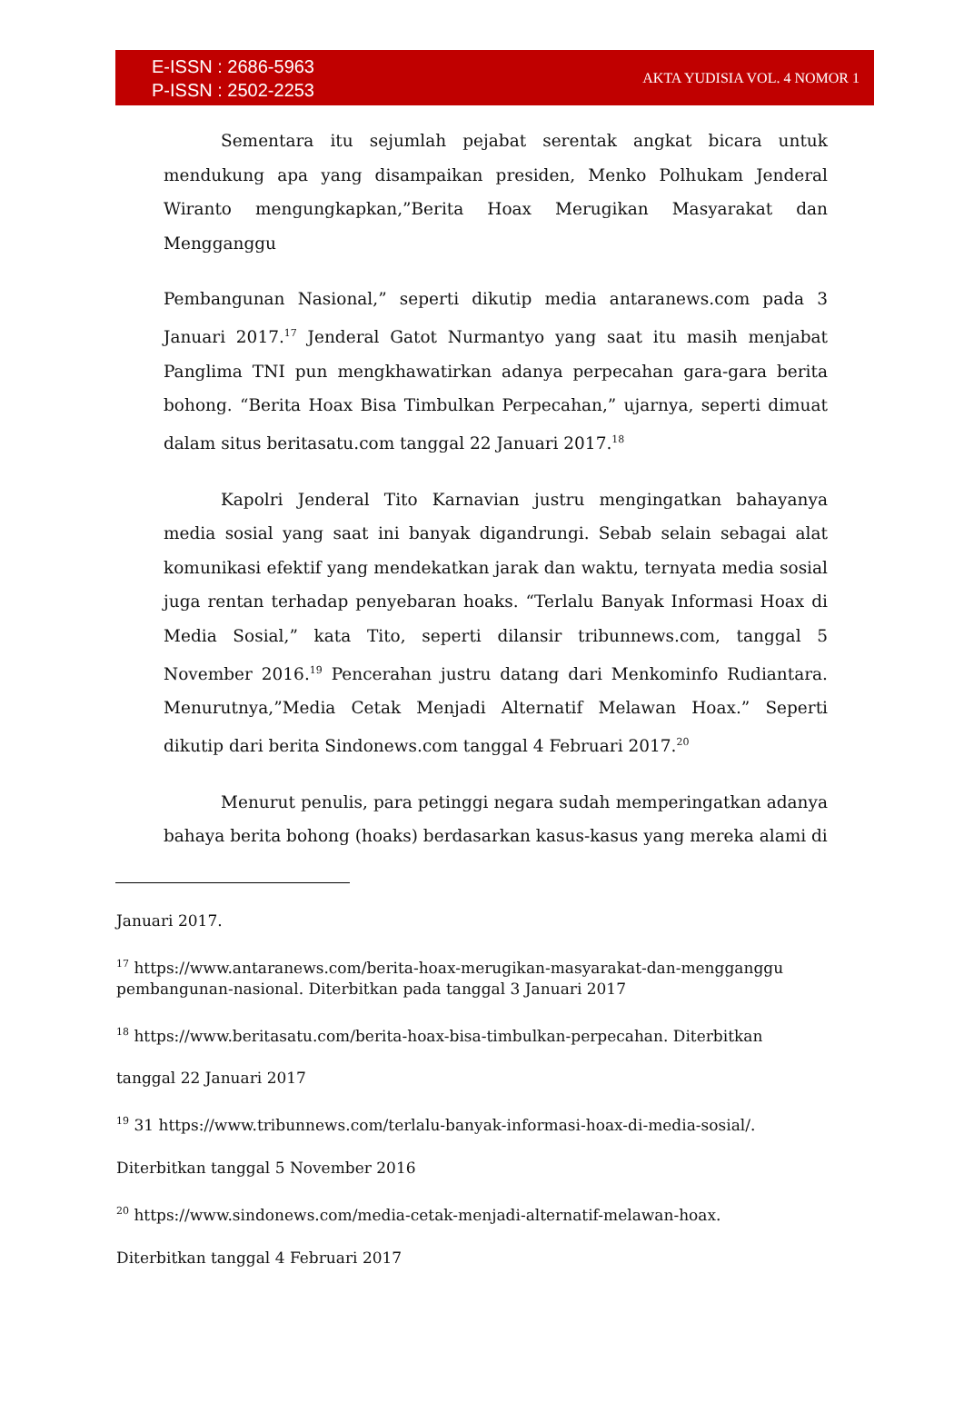E-ISSN : 2686-5963
P-ISSN : 2502-2253
AKTA YUDISIA VOL. 4 NOMOR 1
Sementara itu sejumlah pejabat serentak angkat bicara untuk mendukung apa yang disampaikan presiden, Menko Polhukam Jenderal Wiranto mengungkapkan,”Berita Hoax Merugikan Masyarakat dan Mengganggu
Pembangunan Nasional,” seperti dikutip media antaranews.com pada 3 Januari 2017.<sup>17</sup> Jenderal Gatot Nurmantyo yang saat itu masih menjabat Panglima TNI pun mengkhawatirkan adanya perpecahan gara-gara berita bohong. “Berita Hoax Bisa Timbulkan Perpecahan,” ujarnya, seperti dimuat dalam situs beritasatu.com tanggal 22 Januari 2017.<sup>18</sup>
Kapolri Jenderal Tito Karnavian justru mengingatkan bahayanya media sosial yang saat ini banyak digandrungi. Sebab selain sebagai alat komunikasi efektif yang mendekatkan jarak dan waktu, ternyata media sosial juga rentan terhadap penyebaran hoaks. “Terlalu Banyak Informasi Hoax di Media Sosial,” kata Tito, seperti dilansir tribunnews.com, tanggal 5 November 2016.<sup>19</sup> Pencerahan justru datang dari Menkominfo Rudiantara. Menurutnya,”Media Cetak Menjadi Alternatif Melawan Hoax.” Seperti dikutip dari berita Sindonews.com tanggal 4 Februari 2017.<sup>20</sup>
Menurut penulis, para petinggi negara sudah memperingatkan adanya bahaya berita bohong (hoaks) berdasarkan kasus-kasus yang mereka alami di
Januari 2017.
<sup>17</sup> https://www.antaranews.com/berita-hoax-merugikan-masyarakat-dan-mengganggu pembangunan-nasional. Diterbitkan pada tanggal 3 Januari 2017
<sup>18</sup> https://www.beritasatu.com/berita-hoax-bisa-timbulkan-perpecahan. Diterbitkan
tanggal 22 Januari 2017
<sup>19</sup> 31 https://www.tribunnews.com/terlalu-banyak-informasi-hoax-di-media-sosial/.
Diterbitkan tanggal 5 November 2016
<sup>20</sup> https://www.sindonews.com/media-cetak-menjadi-alternatif-melawan-hoax.
Diterbitkan tanggal 4 Februari 2017